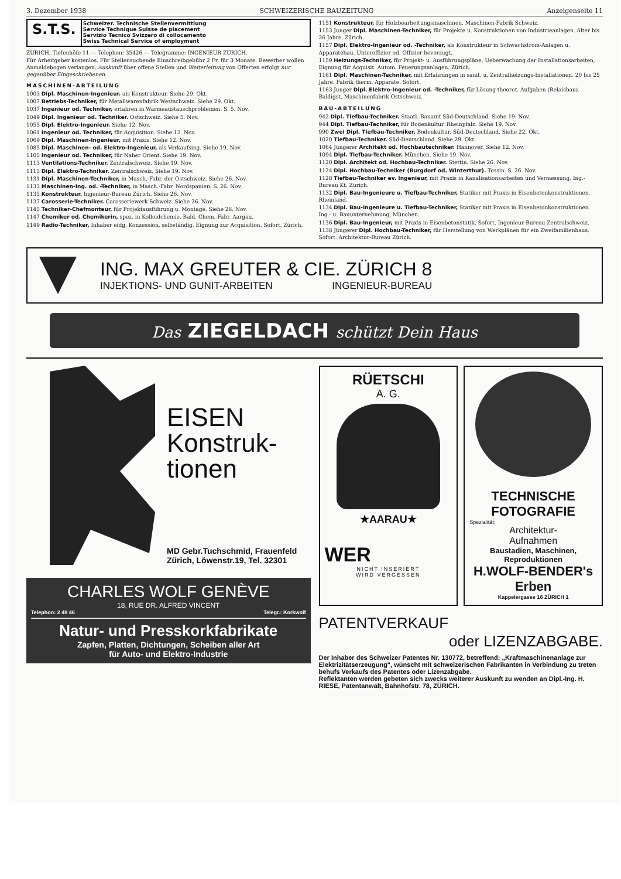3. Dezember 1938 SCHWEIZERISCHE BAUZEITUNG Anzeigenseite 11
S.T.S.
Schweizer. Technische Stellenvermittlung
Service Technique Suisse de placement
Servizio Tecnico Svizzero di collocamento
Swiss Technical Service of employment
ZÜRICH, Tiefenhöfe 11 — Telephon: 35426 — Telegramme: INGENIEUR ZÜRICH.
Für Arbeitgeber kostenlos. Für Stellensuchende Einschreibgebühr 2 Fr. für 3 Monate. Bewerber wollen Anmeldebogen verlangen. Auskunft über offene Stellen und Weiterleitung von Offerten erfolgt nur gegenüber Eingeschriebenen.
MASCHINEN-ABTEILUNG
1003 Dipl. Maschinen-Ingenieur. als Konstrukteur. Siehe 29. Okt.
1007 Betriebs-Techniker, für Metallwarenfabrik Westschweiz. Siehe 29. Okt.
1037 Ingenieur od. Techniker, erfahren in Wärmeaustauschproblemen. S. 5. Nov.
1049 Dipl. Ingenieur od. Techniker. Ostschweiz. Siehe 5. Nov.
1055 Dipl. Elektro-Ingenieur. Siehe 12. Nov.
1061 Ingenieur od. Techniker, für Acquisition. Siehe 12. Nov.
1069 Dipl. Maschinen-Ingenieur, mit Praxis. Siehe 12. Nov.
1085 Dipl. Maschinen- od. Elektro-Ingenieur, als Verkaufsing. Siehe 19. Nov.
1105 Ingenieur od. Techniker, für Naher Orient. Siehe 19. Nov.
1113 Ventilations-Techniker. Zentralschweiz. Siehe 19. Nov.
1115 Dipl. Elektro-Techniker. Zentralschweiz. Siehe 19. Nov.
1131 Dipl. Maschinen-Techniker, in Masch.-Fabr. der Ostschweiz. Siehe 26. Nov.
1133 Maschinen-Ing. od. -Techniker, in Masch.-Fabr. Nordspanien. S. 26. Nov.
1135 Konstrukteur. Ingenieur-Bureau Zürich. Siehe 26. Nov.
1137 Carosserie-Techniker. Carosseriewerk Schweiz. Siehe 26. Nov.
1145 Techniker-Chefmonteur, für Projektausführung u. Montage. Siehe 26. Nov.
1147 Chemiker od. Chemikerin, spez. in Kolloidchemie. Bald. Chem.-Fabr. Aargau.
1149 Radio-Techniker, Inhaber eidg. Konzession, selbständig. Eignung zur Acquisition. Sofort. Zürich.
1151 Konstrukteur, für Holzbearbeitungsmaschinen. Maschinen-Fabrik Schweiz.
1153 Junger Dipl. Maschinen-Techniker, für Projekte u. Konstruktionen von Industrieanlagen. Alter bis 26 Jahre. Zürich.
1157 Dipl. Elektro-Ingenieur od. -Techniker, als Konstrukteur in Schwachstrom-Anlagen u. Apparatebau. Unteroffizier od. Offizier bevorzugt.
1159 Heizungs-Techniker, für Projekt- u. Ausführungspläne, Ueberwachung der Installationsarbeiten, Eignung für Acquisit. Autom. Feuerungsanlagen. Zürich.
1161 Dipl. Maschinen-Techniker, mit Erfahrungen in sanit. u. Zentralheizungs-Installationen. 20 bis 25 Jahre. Fabrik therm. Apparate. Sofort.
1163 Junger Dipl. Elektro-Ingenieur od. -Techniker, für Lösung theoret. Aufgaben (Relaisbau). Baldigst. Maschinenfabrik Ostschweiz.
BAU-ABTEILUNG
942 Dipl. Tiefbau-Techniker. Staatl. Bauamt Süd-Deutschland. Siehe 19. Nov.
944 Dipl. Tiefbau-Techniker, für Bodenkultur. Rheinpfalz. Siehe 19. Nov.
990 Zwei Dipl. Tiefbau-Techniker, Bodenkultur. Süd-Deutschland. Siehe 22. Okt.
1020 Tiefbau-Techniker. Süd-Deutschland. Siehe 29. Okt.
1064 Jüngerer Architekt od. Hochbautechniker. Hannover. Siehe 12. Nov.
1094 Dipl. Tiefbau-Techniker. München. Siehe 19. Nov.
1120 Dipl. Architekt od. Hochbau-Techniker. Stettin. Siehe 26. Nov.
1124 Dipl. Hochbau-Techniker (Burgdorf od. Winterthur). Tessin. S. 26. Nov.
1128 Tiefbau-Techniker ev. Ingenieur, mit Praxis in Kanalisationsarbeiten und Vermessung. Ing.-Bureau Kt. Zürich.
1132 Dipl. Bau-Ingenieure u. Tiefbau-Techniker, Statiker mit Praxis in Eisenbetonkonstruktionen. Rheinland.
1134 Dipl. Bau-Ingenieure u. Tiefbau-Techniker, Statiker mit Praxis in Eisenbetonkonstruktionen. Ing.- u. Bauunternehmung, München.
1136 Dipl. Bau-Ingenieur, mit Praxis in Eisenbetonstatik. Sofort. Ingenieur-Bureau Zentralschweiz.
1138 Jüngerer Dipl. Hochbau-Techniker, für Herstellung von Werkplänen für ein Zweifamilienhaus. Sofort. Architektur-Bureau Zürich.
ING. MAX GREUTER & CIE. ZÜRICH 8
INJEKTIONS- UND GUNIT-ARBEITEN INGENIEUR-BUREAU
Das ZIEGELDACH schützt Dein Haus
EISEN
Konstruk-
tionen
MD Gebr.Tuchschmid, Frauenfeld
Zürich, Löwenstr.19, Tel. 32301
CHARLES WOLF GENÈVE
18, RUE DR. ALFRED VINCENT
Telephon: 2 49 46 Telegr.: Korkwolf
Natur- und Presskorkfabrikate
Zapfen, Platten, Dichtungen, Scheiben aller Art
für Auto- und Elektro-Industrie
RÜETSCHI
A. G.
★AARAU★
WER
NICHT INSERIERT
WIRD VERGESSEN
TECHNISCHE
FOTOGRAFIE
Spezialität:
Architektur-
Aufnahmen
Baustadien, Maschinen,
Reproduktionen
H.WOLF-BENDER's Erben
Kappelergasse 16 ZÜRICH 1
PATENTVERKAUF
oder LIZENZABGABE.
Der Inhaber des Schweizer Patentes Nr. 130772, betreffend: „Kraftmaschinenanlage zur Elektrizitätserzeugung", wünscht mit schweizerischen Fabrikanten in Verbindung zu treten behufs Verkaufs des Patentes oder Lizenzabgabe.
Reflektanten werden gebeten sich zwecks weiterer Auskunft zu wenden an Dipl.-Ing. H. RIESE, Patentanwalt, Bahnhofstr. 78, ZÜRICH.